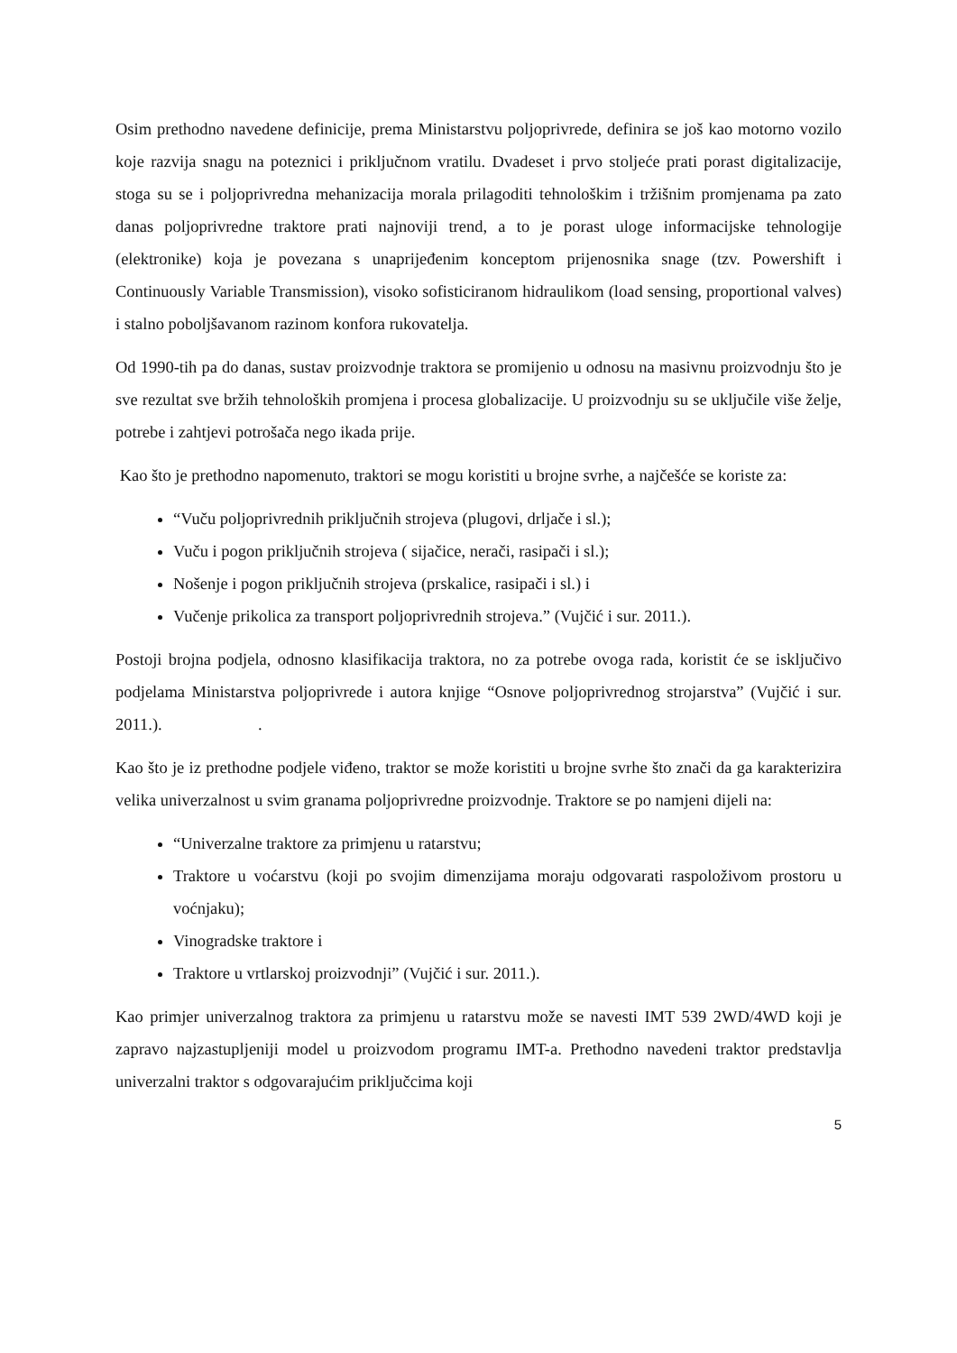Osim prethodno navedene definicije, prema Ministarstvu poljoprivrede, definira se još kao motorno vozilo koje razvija snagu na poteznici i priključnom vratilu. Dvadeset i prvo stoljeće prati porast digitalizacije, stoga su se i poljoprivredna mehanizacija morala prilagoditi tehnološkim i tržišnim promjenama pa zato danas poljoprivredne traktore prati najnoviji trend, a to je porast uloge informacijske tehnologije (elektronike) koja je povezana s unaprijeđenim konceptom prijenosnika snage (tzv. Powershift i Continuously Variable Transmission), visoko sofisticiranom hidraulikom (load sensing, proportional valves) i stalno poboljšavanom razinom konfora rukovatelja.
Od 1990-tih pa do danas, sustav proizvodnje traktora se promijenio u odnosu na masivnu proizvodnju što je sve rezultat sve bržih tehnoloških promjena i procesa globalizacije. U proizvodnju su se uključile više želje, potrebe i zahtjevi potrošača nego ikada prije.
Kao što je prethodno napomenuto, traktori se mogu koristiti u brojne svrhe, a najčešće se koriste za:
“Vuču poljoprivrednih priključnih strojeva (plugovi, drljače i sl.);
Vuču i pogon priključnih strojeva ( sijačice, nerači, rasipači i sl.);
Nošenje i pogon priključnih strojeva (prskalice, rasipači i sl.) i
Vučenje prikolica za transport poljoprivrednih strojeva.” (Vujčić i sur. 2011.).
Postoji brojna podjela, odnosno klasifikacija traktora, no za potrebe ovoga rada, koristit će se isključivo podjelama Ministarstva poljoprivrede i autora knjige “Osnove poljoprivrednog strojarstva” (Vujčić i sur. 2011.). .
Kao što je iz prethodne podjele viđeno, traktor se može koristiti u brojne svrhe što znači da ga karakterizira velika univerzalnost u svim granama poljoprivredne proizvodnje. Traktore se po namjeni dijeli na:
“Univerzalne traktore za primjenu u ratarstvu;
Traktore u voćarstvu (koji po svojim dimenzijama moraju odgovarati raspoloživom prostoru u voćnjaku);
Vinogradske traktore i
Traktore u vrtlarskoj proizvodnji” (Vujčić i sur. 2011.).
Kao primjer univerzalnog traktora za primjenu u ratarstvu može se navesti IMT 539 2WD/4WD koji je zapravo najzastupljeniji model u proizvodom programu IMT-a. Prethodno navedeni traktor predstavlja univerzalni traktor s odgovarajućim priključcima koji
5